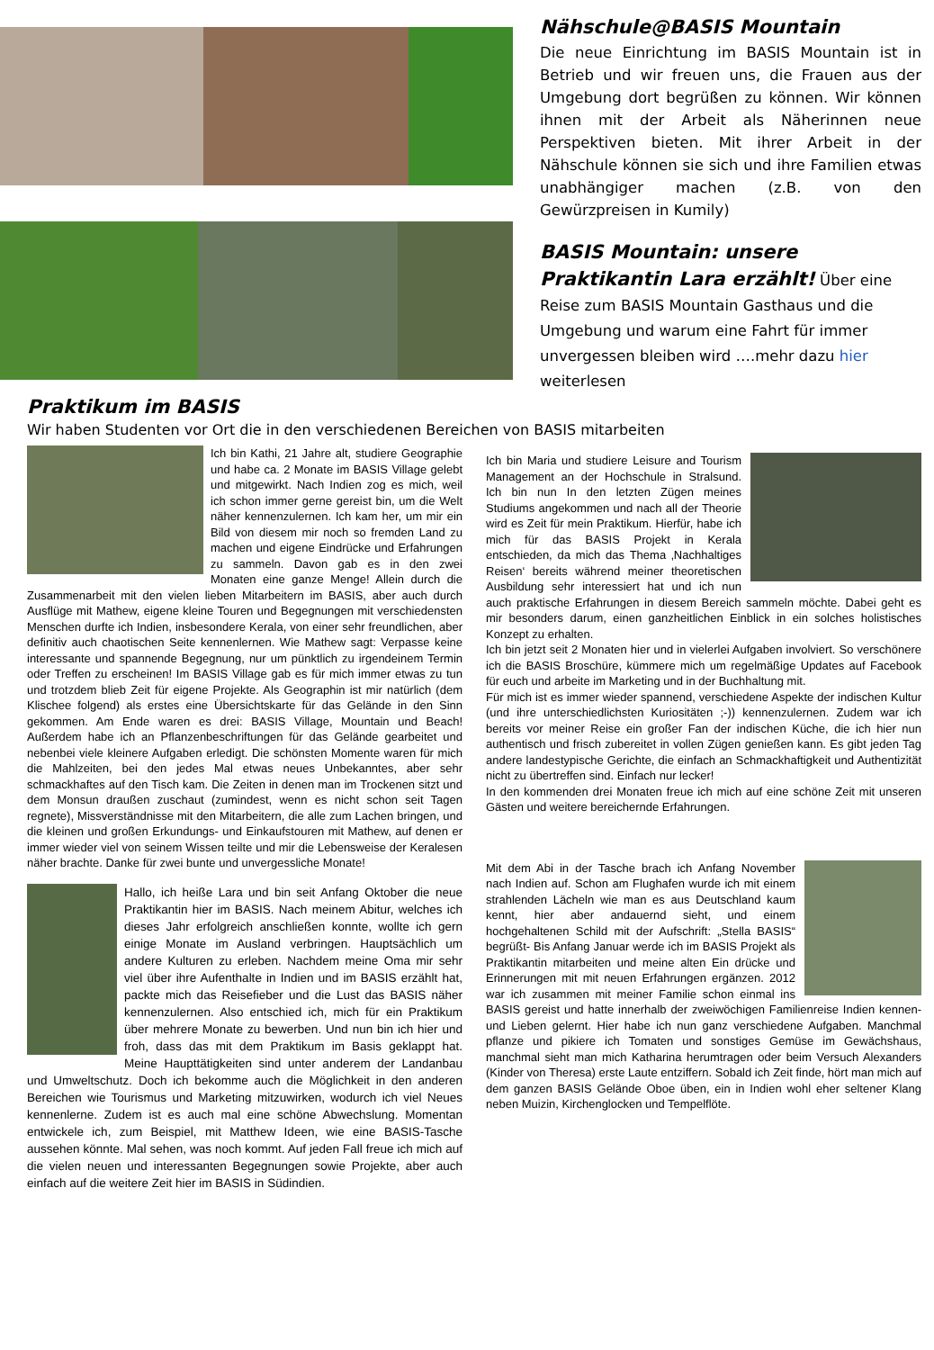Nähschule@BASIS Mountain
Die neue Einrichtung im BASIS Mountain ist in Betrieb und wir freuen uns, die Frauen aus der Umgebung dort begrüßen zu können. Wir können ihnen mit der Arbeit als Näherinnen neue Perspektiven bieten. Mit ihrer Arbeit in der Nähschule können sie sich und ihre Familien etwas unabhängiger machen (z.B. von den Gewürzpreisen in Kumily)
BASIS Mountain: unsere Praktikantin Lara erzählt! Über eine Reise zum BASIS Mountain Gasthaus und die Umgebung und warum eine Fahrt für immer unvergessen bleiben wird ….mehr dazu hier weiterlesen
Praktikum im BASIS
Wir haben Studenten vor Ort die in den verschiedenen Bereichen von BASIS mitarbeiten
Ich bin Kathi, 21 Jahre alt, studiere Geographie und habe ca. 2 Monate im BASIS Village gelebt und mitgewirkt. Nach Indien zog es mich, weil ich schon immer gerne gereist bin, um die Welt näher kennenzulernen. Ich kam her, um mir ein Bild von diesem mir noch so fremden Land zu machen und eigene Eindrücke und Erfahrungen zu sammeln. Davon gab es in den zwei Monaten eine ganze Menge! Allein durch die Zusammenarbeit mit den vielen lieben Mitarbeitern im BASIS, aber auch durch Ausflüge mit Mathew, eigene kleine Touren und Begegnungen mit verschiedensten Menschen durfte ich Indien, insbesondere Kerala, von einer sehr freundlichen, aber definitiv auch chaotischen Seite kennenlernen. Wie Mathew sagt: Verpasse keine interessante und spannende Begegnung, nur um pünktlich zu irgendeinem Termin oder Treffen zu erscheinen! Im BASIS Village gab es für mich immer etwas zu tun und trotzdem blieb Zeit für eigene Projekte. Als Geographin ist mir natürlich (dem Klischee folgend) als erstes eine Übersichtskarte für das Gelände in den Sinn gekommen. Am Ende waren es drei: BASIS Village, Mountain und Beach! Außerdem habe ich an Pflanzenbeschriftungen für das Gelände gearbeitet und nebenbei viele kleinere Aufgaben erledigt. Die schönsten Momente waren für mich die Mahlzeiten, bei den jedes Mal etwas neues Unbekanntes, aber sehr schmackhaftes auf den Tisch kam. Die Zeiten in denen man im Trockenen sitzt und dem Monsun draußen zuschaut (zumindest, wenn es nicht schon seit Tagen regnete), Missverständnisse mit den Mitarbeitern, die alle zum Lachen bringen, und die kleinen und großen Erkundungs- und Einkaufstouren mit Mathew, auf denen er immer wieder viel von seinem Wissen teilte und mir die Lebensweise der Keralesen näher brachte. Danke für zwei bunte und unvergessliche Monate!
Hallo, ich heiße Lara und bin seit Anfang Oktober die neue Praktikantin hier im BASIS. Nach meinem Abitur, welches ich dieses Jahr erfolgreich anschließen konnte, wollte ich gern einige Monate im Ausland verbringen. Hauptsächlich um andere Kulturen zu erleben. Nachdem meine Oma mir sehr viel über ihre Aufenthalte in Indien und im BASIS erzählt hat, packte mich das Reisefieber und die Lust das BASIS näher kennenzulernen. Also entschied ich, mich für ein Praktikum über mehrere Monate zu bewerben. Und nun bin ich hier und froh, dass das mit dem Praktikum im Basis geklappt hat. Meine Haupttätigkeiten sind unter anderem der Landanbau und Umweltschutz. Doch ich bekomme auch die Möglichkeit in den anderen Bereichen wie Tourismus und Marketing mitzuwirken, wodurch ich viel Neues kennenlerne. Zudem ist es auch mal eine schöne Abwechslung. Momentan entwickele ich, zum Beispiel, mit Matthew Ideen, wie eine BASIS-Tasche aussehen könnte. Mal sehen, was noch kommt. Auf jeden Fall freue ich mich auf die vielen neuen und interessanten Begegnungen sowie Projekte, aber auch einfach auf die weitere Zeit hier im BASIS in Südindien.
Ich bin Maria und studiere Leisure and Tourism Management an der Hochschule in Stralsund. Ich bin nun In den letzten Zügen meines Studiums angekommen und nach all der Theorie wird es Zeit für mein Praktikum. Hierfür, habe ich mich für das BASIS Projekt in Kerala entschieden, da mich das Thema ‚Nachhaltiges Reisen‘ bereits während meiner theoretischen Ausbildung sehr interessiert hat und ich nun auch praktische Erfahrungen in diesem Bereich sammeln möchte. Dabei geht es mir besonders darum, einen ganzheitlichen Einblick in ein solches holistisches Konzept zu erhalten.
Ich bin jetzt seit 2 Monaten hier und in vielerlei Aufgaben involviert. So verschönere ich die BASIS Broschüre, kümmere mich um regelmäßige Updates auf Facebook für euch und arbeite im Marketing und in der Buchhaltung mit.
Für mich ist es immer wieder spannend, verschiedene Aspekte der indischen Kultur (und ihre unterschiedlichsten Kuriositäten ;-)) kennenzulernen. Zudem war ich bereits vor meiner Reise ein großer Fan der indischen Küche, die ich hier nun authentisch und frisch zubereitet in vollen Zügen genießen kann. Es gibt jeden Tag andere landestypische Gerichte, die einfach an Schmackhaftigkeit und Authentizität nicht zu übertreffen sind. Einfach nur lecker!
In den kommenden drei Monaten freue ich mich auf eine schöne Zeit mit unseren Gästen und weitere bereichernde Erfahrungen.
Mit dem Abi in der Tasche brach ich Anfang November nach Indien auf. Schon am Flughafen wurde ich mit einem strahlenden Lächeln wie man es aus Deutschland kaum kennt, hier aber andauernd sieht, und einem hochgehaltenen Schild mit der Aufschrift: „Stella BASIS“ begrüßt- Bis Anfang Januar werde ich im BASIS Projekt als Praktikantin mitarbeiten und meine alten Ein drücke und Erinnerungen mit mit neuen Erfahrungen ergänzen. 2012 war ich zusammen mit meiner Familie schon einmal ins BASIS gereist und hatte innerhalb der zweiwöchigen Familienreise Indien kennen- und Lieben gelernt. Hier habe ich nun ganz verschiedene Aufgaben. Manchmal pflanze und pikiere ich Tomaten und sonstiges Gemüse im Gewächshaus, manchmal sieht man mich Katharina herumtragen oder beim Versuch Alexanders (Kinder von Theresa) erste Laute entziffern. Sobald ich Zeit finde, hört man mich auf dem ganzen BASIS Gelände Oboe üben, ein in Indien wohl eher seltener Klang neben Muizin, Kirchenglocken und Tempelflöte.